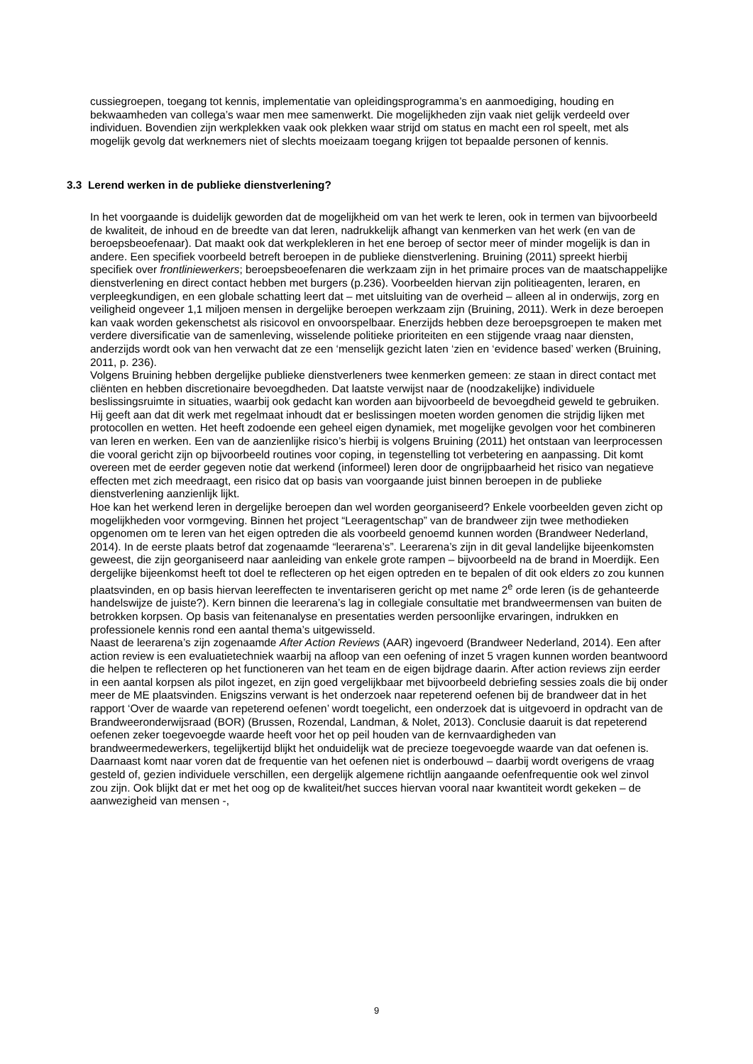cussiegroepen, toegang tot kennis, implementatie van opleidingsprogramma’s en aanmoediging, houding en bekwaamheden van collega’s waar men mee samenwerkt. Die mogelijkheden zijn vaak niet gelijk verdeeld over individuen. Bovendien zijn werkplekken vaak ook plekken waar strijd om status en macht een rol speelt, met als mogelijk gevolg dat werknemers niet of slechts moeizaam toegang krijgen tot bepaalde personen of kennis.
3.3 Lerend werken in de publieke dienstverlening?
In het voorgaande is duidelijk geworden dat de mogelijkheid om van het werk te leren, ook in termen van bijvoorbeeld de kwaliteit, de inhoud en de breedte van dat leren, nadrukkelijk afhangt van kenmerken van het werk (en van de beroepsbeoefenaar). Dat maakt ook dat werkplekleren in het ene beroep of sector meer of minder mogelijk is dan in andere. Een specifiek voorbeeld betreft beroepen in de publieke dienstverlening. Bruining (2011) spreekt hierbij specifiek over frontliniewerkers; beroepsbeoefenaren die werkzaam zijn in het primaire proces van de maatschappelijke dienstverlening en direct contact hebben met burgers (p.236). Voorbeelden hiervan zijn politieagenten, leraren, en verpleegkundigen, en een globale schatting leert dat – met uitsluiting van de overheid – alleen al in onderwijs, zorg en veiligheid ongeveer 1,1 miljoen mensen in dergelijke beroepen werkzaam zijn (Bruining, 2011). Werk in deze beroepen kan vaak worden gekenschetst als risicovol en onvoorspelbaar. Enerzijds hebben deze beroepsgroepen te maken met verdere diversificatie van de samenleving, wisselende politieke prioriteiten en een stijgende vraag naar diensten, anderzijds wordt ook van hen verwacht dat ze een ‘menselijk gezicht laten ‘zien en ‘evidence based’ werken (Bruining, 2011, p. 236).
Volgens Bruining hebben dergelijke publieke dienstverleners twee kenmerken gemeen: ze staan in direct contact met cliënten en hebben discretionaire bevoegdheden. Dat laatste verwijst naar de (noodzakelijke) individuele beslissingsruimte in situaties, waarbij ook gedacht kan worden aan bijvoorbeeld de bevoegdheid geweld te gebruiken. Hij geeft aan dat dit werk met regelmaat inhoudt dat er beslissingen moeten worden genomen die strijdig lijken met protocollen en wetten. Het heeft zodoende een geheel eigen dynamiek, met mogelijke gevolgen voor het combineren van leren en werken. Een van de aanzienlijke risico’s hierbij is volgens Bruining (2011) het ontstaan van leerprocessen die vooral gericht zijn op bijvoorbeeld routines voor coping, in tegenstelling tot verbetering en aanpassing. Dit komt overeen met de eerder gegeven notie dat werkend (informeel) leren door de ongrijpbaarheid het risico van negatieve effecten met zich meedraagt, een risico dat op basis van voorgaande juist binnen beroepen in de publieke dienstverlening aanzienlijk lijkt.
Hoe kan het werkend leren in dergelijke beroepen dan wel worden georganiseerd? Enkele voorbeelden geven zicht op mogelijkheden voor vormgeving. Binnen het project “Leeragentschap” van de brandweer zijn twee methodieken opgenomen om te leren van het eigen optreden die als voorbeeld genoemd kunnen worden (Brandweer Nederland, 2014). In de eerste plaats betrof dat zogenaamde “leerarena’s”. Leerarena’s zijn in dit geval landelijke bijeenkomsten geweest, die zijn georganiseerd naar aanleiding van enkele grote rampen – bijvoorbeeld na de brand in Moerdijk. Een dergelijke bijeenkomst heeft tot doel te reflecteren op het eigen optreden en te bepalen of dit ook elders zo zou kunnen plaatsvinden, en op basis hiervan leereffecten te inventariseren gericht op met name 2<sup>e</sup> orde leren (is de gehanteerde handelswijze de juiste?). Kern binnen die leerarena’s lag in collegiale consultatie met brandweermensen van buiten de betrokken korpsen. Op basis van feitenanalyse en presentaties werden persoonlijke ervaringen, indrukken en professionele kennis rond een aantal thema’s uitgewisseld.
Naast de leerarena’s zijn zogenaamde After Action Reviews (AAR) ingevoerd (Brandweer Nederland, 2014). Een after action review is een evaluatietechniek waarbij na afloop van een oefening of inzet 5 vragen kunnen worden beantwoord die helpen te reflecteren op het functioneren van het team en de eigen bijdrage daarin. After action reviews zijn eerder in een aantal korpsen als pilot ingezet, en zijn goed vergelijkbaar met bijvoorbeeld debriefing sessies zoals die bij onder meer de ME plaatsvinden. Enigszins verwant is het onderzoek naar repeterend oefenen bij de brandweer dat in het rapport ‘Over de waarde van repeterend oefenen’ wordt toegelicht, een onderzoek dat is uitgevoerd in opdracht van de Brandweeronderwijsraad (BOR) (Brussen, Rozendal, Landman, & Nolet, 2013). Conclusie daaruit is dat repeterend oefenen zeker toegevoegde waarde heeft voor het op peil houden van de kernvaardigheden van brandweermedewerkers, tegelijkertijd blijkt het onduidelijk wat de precieze toegevoegde waarde van dat oefenen is. Daarnaast komt naar voren dat de frequentie van het oefenen niet is onderbouwd – daarbij wordt overigens de vraag gesteld of, gezien individuele verschillen, een dergelijk algemene richtlijn aangaande oefenfrequentie ook wel zinvol zou zijn. Ook blijkt dat er met het oog op de kwaliteit/het succes hiervan vooral naar kwantiteit wordt gekeken – de aanwezigheid van mensen -,
9